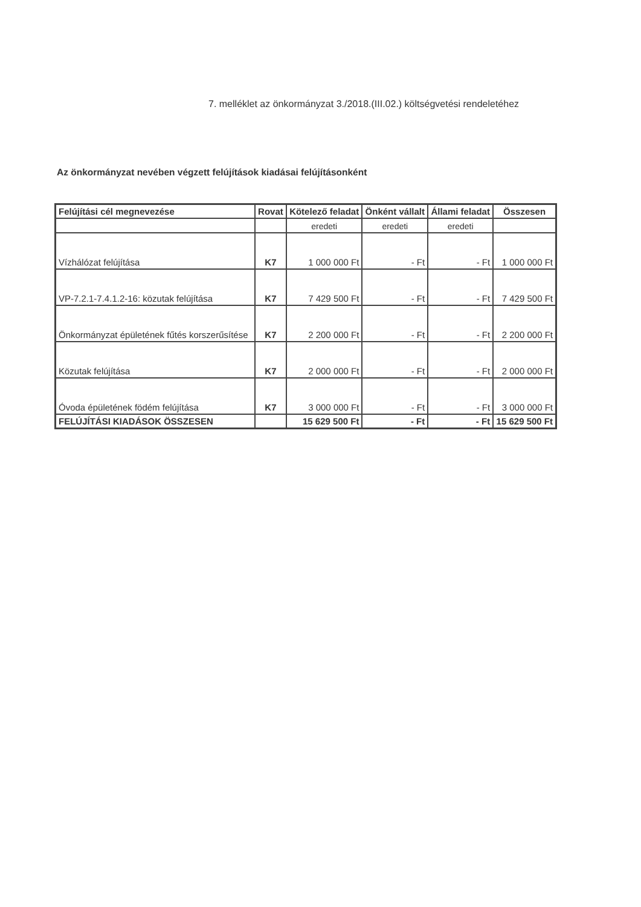7. melléklet az önkormányzat 3./2018.(III.02.) költségvetési rendeletéhez
Az önkormányzat nevében végzett felújítások kiadásai felújításonként
| Felújítási cél megnevezése | Rovat | Kötelező feladat | Önként vállalt | Állami feladat | Összesen |
| --- | --- | --- | --- | --- | --- |
| | | eredeti | eredeti | eredeti | |
| Vízhálózat felújítása | K7 | 1 000 000 Ft | - Ft | - Ft | 1 000 000 Ft |
| VP-7.2.1-7.4.1.2-16: közutak felújítása | K7 | 7 429 500 Ft | - Ft | - Ft | 7 429 500 Ft |
| Önkormányzat épületének fűtés korszerűsítése | K7 | 2 200 000 Ft | - Ft | - Ft | 2 200 000 Ft |
| Közutak felújítása | K7 | 2 000 000 Ft | - Ft | - Ft | 2 000 000 Ft |
| Óvoda épületének födém felújítása | K7 | 3 000 000 Ft | - Ft | - Ft | 3 000 000 Ft |
| FELÚJÍTÁSI KIADÁSOK ÖSSZESEN | | 15 629 500 Ft | - Ft | - Ft | 15 629 500 Ft |